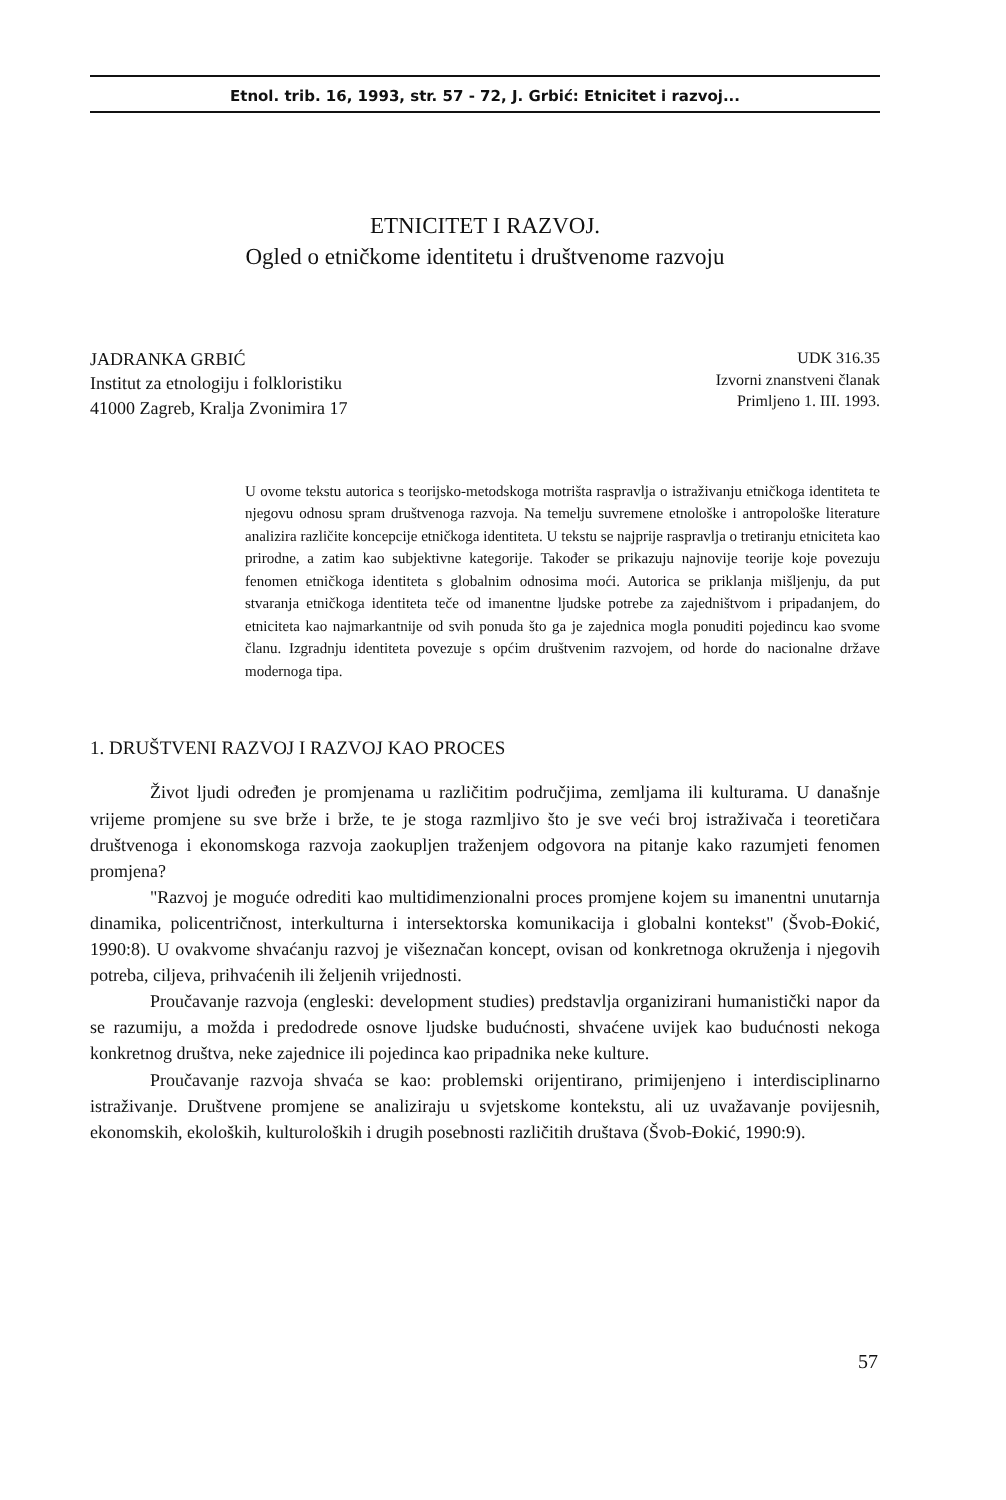Etnol. trib. 16, 1993, str. 57 - 72, J. Grbić: Etnicitet i razvoj...
ETNICITET I RAZVOJ.
Ogled o etničkome identitetu i društvenome razvoju
JADRANKA GRBIĆ
Institut za etnologiju i folkloristiku
41000 Zagreb, Kralja Zvonimira 17
UDK 316.35
Izvorni znanstveni članak
Primljeno 1. III. 1993.
U ovome tekstu autorica s teorijsko-metodskoga motrišta raspravlja o istraživanju etničkoga identiteta te njegovu odnosu spram društvenoga razvoja. Na temelju suvremene etnološke i antropološke literature analizira različite koncepcije etničkoga identiteta. U tekstu se najprije raspravlja o tretiranju etniciteta kao prirodne, a zatim kao subjektivne kategorije. Također se prikazuju najnovije teorije koje povezuju fenomen etničkoga identiteta s globalnim odnosima moći. Autorica se priklanja mišljenju, da put stvaranja etničkoga identiteta teče od imanentne ljudske potrebe za zajedništvom i pripadanjem, do etniciteta kao najmarkantnije od svih ponuda što ga je zajednica mogla ponuditi pojedincu kao svome članu. Izgradnju identiteta povezuje s općim društvenim razvojem, od horde do nacionalne države modernoga tipa.
1. DRUŠTVENI RAZVOJ I RAZVOJ KAO PROCES
Život ljudi određen je promjenama u različitim područjima, zemljama ili kulturama. U današnje vrijeme promjene su sve brže i brže, te je stoga razmljivo što je sve veći broj istraživača i teoretičara društvenoga i ekonomskoga razvoja zaokupljen traženjem odgovora na pitanje kako razumjeti fenomen promjena?
"Razvoj je moguće odrediti kao multidimenzionalni proces promjene kojem su imanentni unutarnja dinamika, policentričnost, interkulturna i intersektorska komunikacija i globalni kontekst" (Švob-Đokić, 1990:8). U ovakvome shvaćanju razvoj je višeznačan koncept, ovisan od konkretnoga okruženja i njegovih potreba, ciljeva, prihvaćenih ili željenih vrijednosti.
Proučavanje razvoja (engleski: development studies) predstavlja organizirani humanistički napor da se razumiju, a možda i predodrede osnove ljudske budućnosti, shvaćene uvijek kao budućnosti nekoga konkretnog društva, neke zajednice ili pojedinca kao pripadnika neke kulture.
Proučavanje razvoja shvaća se kao: problemski orijentirano, primijenjeno i interdisciplinarno istraživanje. Društvene promjene se analiziraju u svjetskome kontekstu, ali uz uvažavanje povijesnih, ekonomskih, ekoloških, kulturoloških i drugih posebnosti različitih društava (Švob-Đokić, 1990:9).
57